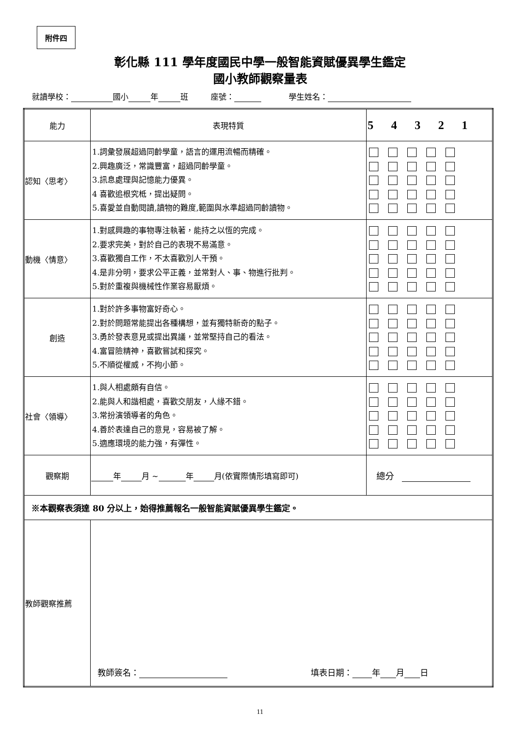附件四
彰化縣 111 學年度國民中學一般智能資賦優異學生鑑定
國小教師觀察量表
就讀學校： 國小 年 班 座號： 學生姓名：
| 能力 | 表現特質 | 5 4 3 2 1 |
| --- | --- | --- |
| 認知〈思考〉 | 1.詞彙發展超過同齡學童，語言的運用流暢而精確。 2.興趣廣泛，常識豐富，超過同齡學童。 3.訊息處理與記憶能力優異。 4 喜歡追根究柢，提出疑問。 5.喜愛並自動閱讀,讀物的難度,範圍與水準超過同齡讀物。 | |
| 動機〈情意〉 | 1.對感興趣的事物專注執著，能持之以恆的完成。 2.要求完美，對於自己的表現不易滿意。 3.喜歡獨自工作，不太喜歡別人干預。 4.是非分明，要求公平正義，並常對人、事、物進行批判。 5.對於重複與機械性作業容易厭煩。 | |
| 創造 | 1.對於許多事物富好奇心。 2.對於問題常能提出各種構想，並有獨特新奇的點子。 3.勇於發表意見或提出異議，並常堅持自己的看法。 4.富冒險精神，喜歡嘗試和探究。 5.不順從權威，不拘小節。 | |
| 社會〈領導〉 | 1.與人相處頗有自信。 2.能與人和諧相處，喜歡交朋友，人緣不錯。 3.常扮演領導者的角色。 4.善於表達自己的意見，容易被了解。 5.適應環境的能力強，有彈性。 | |
| 觀察期 | 年 月 ~ 年 月(依實際情形填寫即可) | 總分 |
| ※本觀察表須達 80 分以上，始得推薦報名一般智能資賦優異學生鑑定。 | | |
| 教師觀察推薦 | 教師簽名： 填表日期： 年 月 日 | |
11